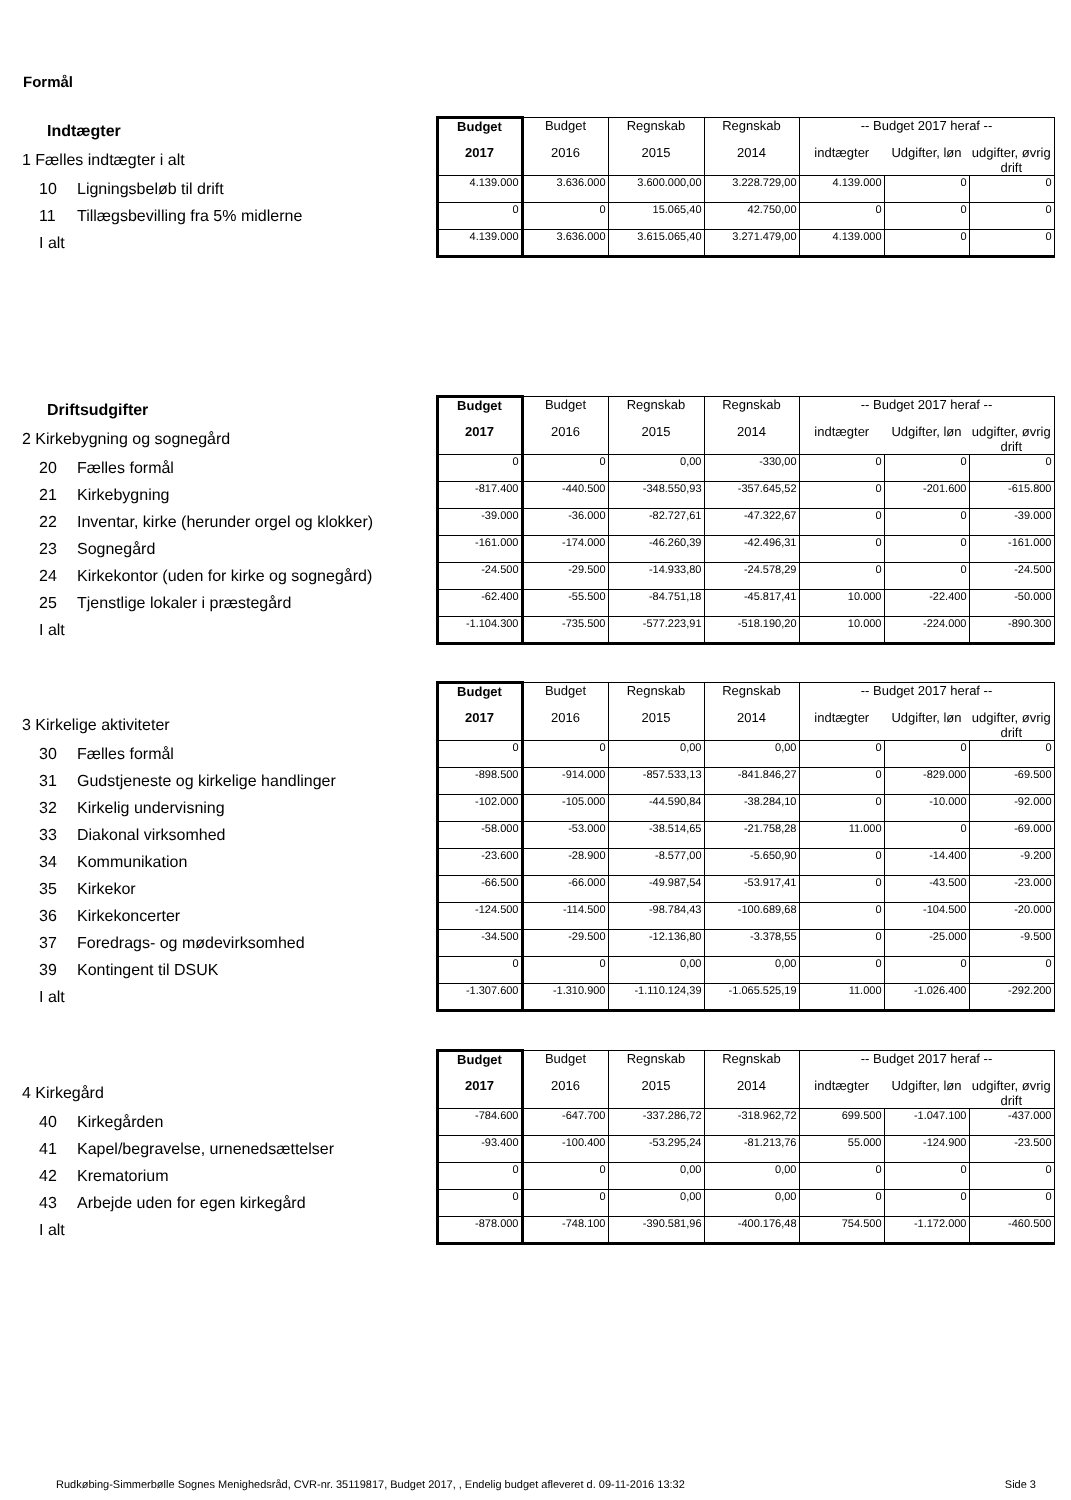Formål
| Indtægter | Budget | Budget | Regnskab | Regnskab | -- Budget 2017 heraf -- | | |
| 1 Fælles indtægter i alt | 2017 | 2016 | 2015 | 2014 | indtægter | Udgifter, løn | udgifter, øvrig drift |
| 10 Ligningsbeløb til drift | 4.139.000 | 3.636.000 | 3.600.000,00 | 3.228.729,00 | 4.139.000 | 0 | 0 |
| 11 Tillægsbevilling fra 5% midlerne | 0 | 0 | 15.065,40 | 42.750,00 | 0 | 0 | 0 |
| I alt | 4.139.000 | 3.636.000 | 3.615.065,40 | 3.271.479,00 | 4.139.000 | 0 | 0 |
| Driftsudgifter | Budget | Budget | Regnskab | Regnskab | -- Budget 2017 heraf -- | | |
| 2 Kirkebygning og sognegård | 2017 | 2016 | 2015 | 2014 | indtægter | Udgifter, løn | udgifter, øvrig drift |
| 20 Fælles formål | 0 | 0 | 0,00 | -330,00 | 0 | 0 | 0 |
| 21 Kirkebygning | -817.400 | -440.500 | -348.550,93 | -357.645,52 | 0 | -201.600 | -615.800 |
| 22 Inventar, kirke (herunder orgel og klokker) | -39.000 | -36.000 | -82.727,61 | -47.322,67 | 0 | 0 | -39.000 |
| 23 Sognegård | -161.000 | -174.000 | -46.260,39 | -42.496,31 | 0 | 0 | -161.000 |
| 24 Kirkekontor (uden for kirke og sognegård) | -24.500 | -29.500 | -14.933,80 | -24.578,29 | 0 | 0 | -24.500 |
| 25 Tjenstlige lokaler i præstegård | -62.400 | -55.500 | -84.751,18 | -45.817,41 | 10.000 | -22.400 | -50.000 |
| I alt | -1.104.300 | -735.500 | -577.223,91 | -518.190,20 | 10.000 | -224.000 | -890.300 |
| | Budget | Budget | Regnskab | Regnskab | -- Budget 2017 heraf -- | | |
| 3 Kirkelige aktiviteter | 2017 | 2016 | 2015 | 2014 | indtægter | Udgifter, løn | udgifter, øvrig drift |
| 30 Fælles formål | 0 | 0 | 0,00 | 0,00 | 0 | 0 | 0 |
| 31 Gudstjeneste og kirkelige handlinger | -898.500 | -914.000 | -857.533,13 | -841.846,27 | 0 | -829.000 | -69.500 |
| 32 Kirkelig undervisning | -102.000 | -105.000 | -44.590,84 | -38.284,10 | 0 | -10.000 | -92.000 |
| 33 Diakonal virksomhed | -58.000 | -53.000 | -38.514,65 | -21.758,28 | 11.000 | 0 | -69.000 |
| 34 Kommunikation | -23.600 | -28.900 | -8.577,00 | -5.650,90 | 0 | -14.400 | -9.200 |
| 35 Kirkekor | -66.500 | -66.000 | -49.987,54 | -53.917,41 | 0 | -43.500 | -23.000 |
| 36 Kirkekoncerter | -124.500 | -114.500 | -98.784,43 | -100.689,68 | 0 | -104.500 | -20.000 |
| 37 Foredrags- og mødevirksomhed | -34.500 | -29.500 | -12.136,80 | -3.378,55 | 0 | -25.000 | -9.500 |
| 39 Kontingent til DSUK | 0 | 0 | 0,00 | 0,00 | 0 | 0 | 0 |
| I alt | -1.307.600 | -1.310.900 | -1.110.124,39 | -1.065.525,19 | 11.000 | -1.026.400 | -292.200 |
| | Budget | Budget | Regnskab | Regnskab | -- Budget 2017 heraf -- | | |
| 4 Kirkegård | 2017 | 2016 | 2015 | 2014 | indtægter | Udgifter, løn | udgifter, øvrig drift |
| 40 Kirkegården | -784.600 | -647.700 | -337.286,72 | -318.962,72 | 699.500 | -1.047.100 | -437.000 |
| 41 Kapel/begravelse, urnenedsættelser | -93.400 | -100.400 | -53.295,24 | -81.213,76 | 55.000 | -124.900 | -23.500 |
| 42 Krematorium | 0 | 0 | 0,00 | 0,00 | 0 | 0 | 0 |
| 43 Arbejde uden for egen kirkegård | 0 | 0 | 0,00 | 0,00 | 0 | 0 | 0 |
| I alt | -878.000 | -748.100 | -390.581,96 | -400.176,48 | 754.500 | -1.172.000 | -460.500 |
Rudkøbing-Simmerbølle Sognes Menighedsråd, CVR-nr. 35119817, Budget 2017, , Endelig budget afleveret d. 09-11-2016 13:32 Side 3